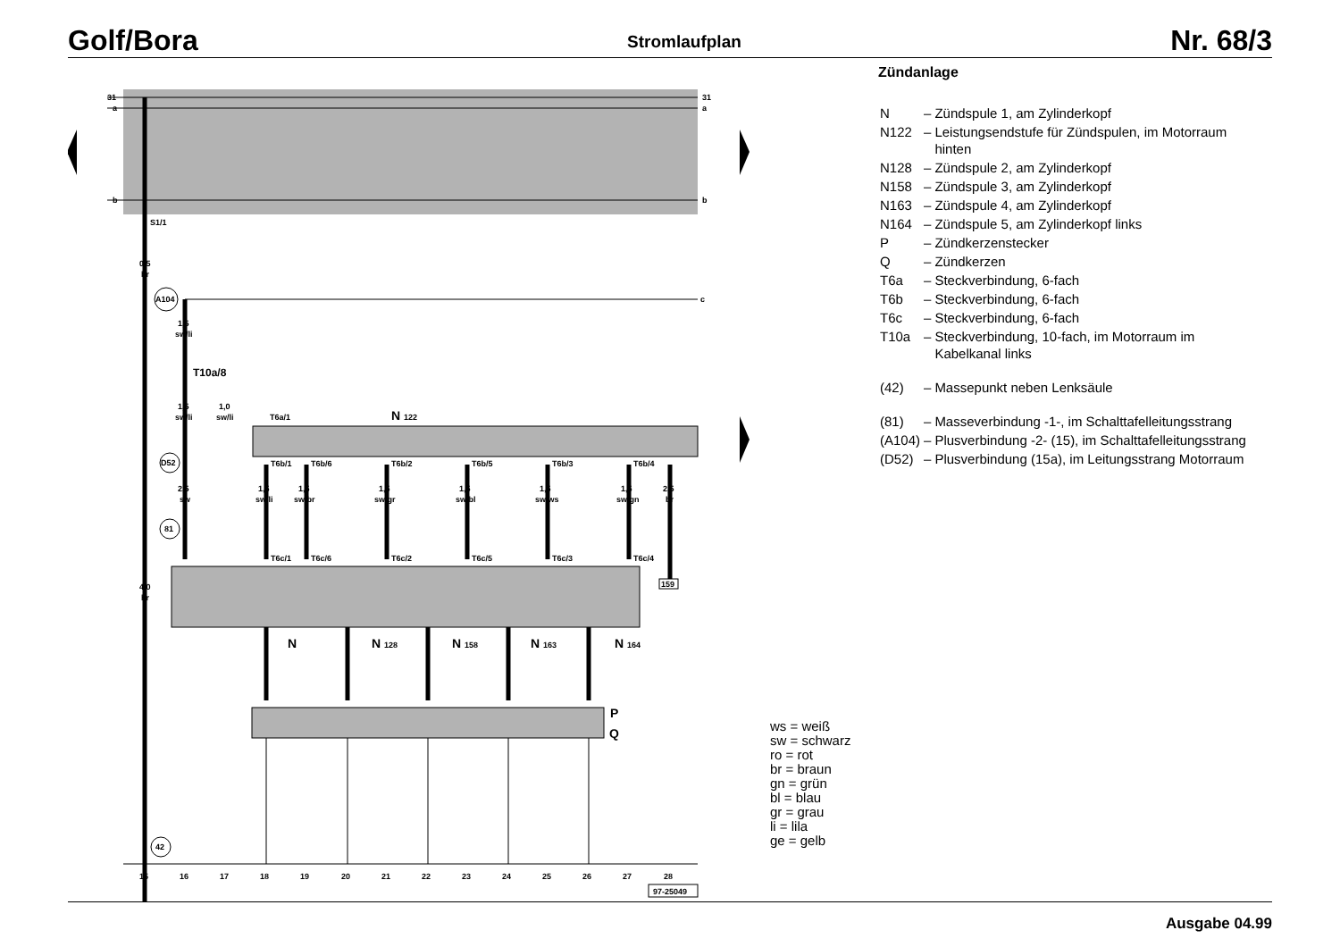Golf/Bora Stromlaufplan Nr. 68/3
31
a
b
31
a
b
S1/1
0,5
br
4,0
br
c
A104
1,5
sw/li
T10a/8
1,5
sw/li
1,0
sw/li
D52
2,5
sw
81
42
N 122
T6a/1
T6b/1
T6b/6
T6b/2
T6b/5
T6b/3
T6b/4
1,5
sw/li
1,5
sw/br
1,5
sw/gr
1,5
sw/bl
1,5
sw/ws
1,5
sw/gn
2,5
br
T6c/1
T6c/6
T6c/2
T6c/5
T6c/3
T6c/4
159
N
N 128
N 158
N 163
N 164
P
Q
15
16
17
18
19
20
21
22
23
24
25
26
27
28
97-25049
Zündanlage
| N | – | Zündspule 1, am Zylinderkopf |
| N122 | – | Leistungsendstufe für Zündspulen, im Motorraum hinten |
| N128 | – | Zündspule 2, am Zylinderkopf |
| N158 | – | Zündspule 3, am Zylinderkopf |
| N163 | – | Zündspule 4, am Zylinderkopf |
| N164 | – | Zündspule 5, am Zylinderkopf links |
| P | – | Zündkerzenstecker |
| Q | – | Zündkerzen |
| T6a | – | Steckverbindung, 6-fach |
| T6b | – | Steckverbindung, 6-fach |
| T6c | – | Steckverbindung, 6-fach |
| T10a | – | Steckverbindung, 10-fach, im Motorraum im Kabelkanal links |
| (42) | – | Massepunkt neben Lenksäule |
| (81) | – | Masseverbindung -1-, im Schalttafelleitungs­strang |
| (A104) | – | Plusverbindung -2- (15), im Schalttafelleitungs­strang |
| (D52) | – | Plusverbindung (15a), im Leitungsstrang Motorraum |
ws = weiß
sw = schwarz
ro = rot
br = braun
gn = grün
bl = blau
gr = grau
li = lila
ge = gelb
Ausgabe 04.99